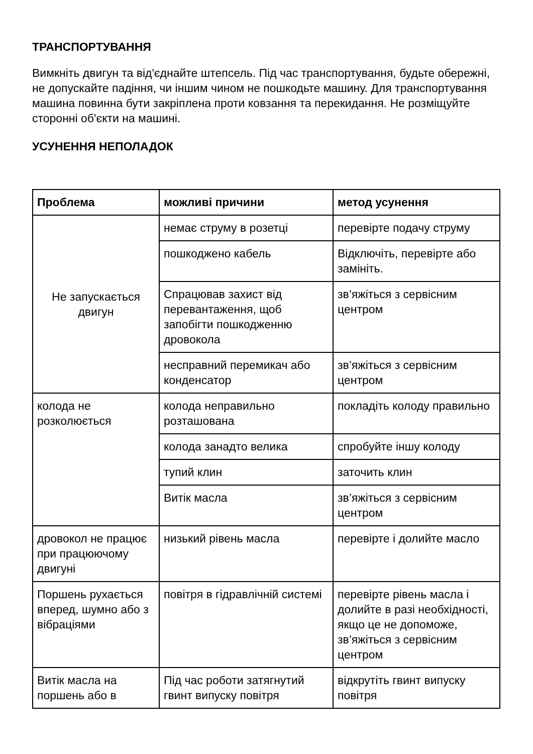ТРАНСПОРТУВАННЯ
Вимкніть двигун та від'єднайте штепсель. Під час транспортування, будьте обережні, не допускайте падіння, чи іншим чином не пошкодьте машину. Для транспортування машина повинна бути закріплена проти ковзання та перекидання. Не розміщуйте сторонні об'єкти на машині.
УСУНЕННЯ НЕПОЛАДОК
| Проблема | можливі причини | метод усунення |
| --- | --- | --- |
| Не запускається двигун | немає струму в розетці | перевірте подачу струму |
| | пошкоджено кабель | Відключіть, перевірте або замініть. |
| | Спрацював захист від перевантаження, щоб запобігти пошкодженню дровокола | зв’яжіться з сервісним центром |
| | несправний перемикач або конденсатор | зв’яжіться з сервісним центром |
| колода не розколюється | колода неправильно розташована | покладіть колоду правильно |
| | колода занадто велика | спробуйте іншу колоду |
| | тупий клин | заточить клин |
| | Витік масла | зв’яжіться з сервісним центром |
| дровокол не працює при працюючому двигуні | низький рівень масла | перевірте і долийте масло |
| Поршень рухається вперед, шумно або з вібраціями | повітря в гідравлічній системі | перевірте рівень масла і долийте в разі необхідності, якщо це не допоможе, зв’яжіться з сервісним центром |
| Витік масла на поршень або в | Під час роботи затягнутий гвинт випуску повітря | відкрутіть гвинт випуску повітря |